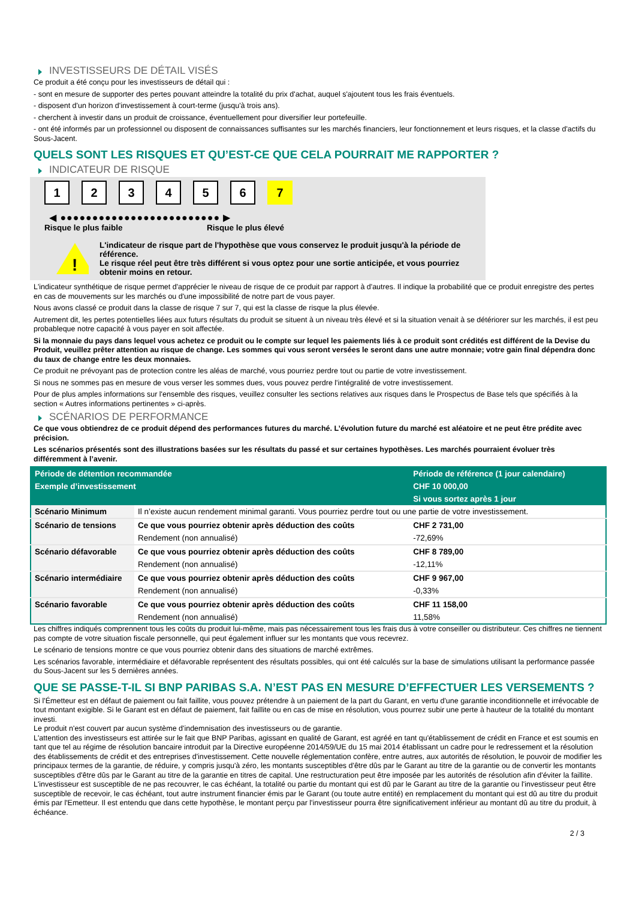INVESTISSEURS DE DÉTAIL VISÉS
Ce produit a été conçu pour les investisseurs de détail qui :
- sont en mesure de supporter des pertes pouvant atteindre la totalité du prix d'achat, auquel s'ajoutent tous les frais éventuels.
- disposent d'un horizon d'investissement à court-terme (jusqu'à trois ans).
- cherchent à investir dans un produit de croissance, éventuellement pour diversifier leur portefeuille.
- ont été informés par un professionnel ou disposent de connaissances suffisantes sur les marchés financiers, leur fonctionnement et leurs risques, et la classe d'actifs du Sous-Jacent.
QUELS SONT LES RISQUES ET QU’EST-CE QUE CELA POURRAIT ME RAPPORTER ?
INDICATEUR DE RISQUE
1 2 3 4 5 6 7
◀ ●●●●●●●●●●●●●●●●●●●●●●●●● ▶
Risque le plus faible Risque le plus élevé
!
L'indicateur de risque part de l'hypothèse que vous conservez le produit jusqu'à la période de référence.
Le risque réel peut être très différent si vous optez pour une sortie anticipée, et vous pourriez obtenir moins en retour.
L'indicateur synthétique de risque permet d'apprécier le niveau de risque de ce produit par rapport à d'autres. Il indique la probabilité que ce produit enregistre des pertes en cas de mouvements sur les marchés ou d'une impossibilité de notre part de vous payer.
Nous avons classé ce produit dans la classe de risque 7 sur 7, qui est la classe de risque la plus élevée.
Autrement dit, les pertes potentielles liées aux futurs résultats du produit se situent à un niveau très élevé et si la situation venait à se détériorer sur les marchés, il est peu probableque notre capacité à vous payer en soit affectée.
Si la monnaie du pays dans lequel vous achetez ce produit ou le compte sur lequel les paiements liés à ce produit sont crédités est différent de la Devise du Produit, veuillez prêter attention au risque de change. Les sommes qui vous seront versées le seront dans une autre monnaie; votre gain final dépendra donc du taux de change entre les deux monnaies.
Ce produit ne prévoyant pas de protection contre les aléas de marché, vous pourriez perdre tout ou partie de votre investissement.
Si nous ne sommes pas en mesure de vous verser les sommes dues, vous pouvez perdre l'intégralité de votre investissement.
Pour de plus amples informations sur l'ensemble des risques, veuillez consulter les sections relatives aux risques dans le Prospectus de Base tels que spécifiés à la section « Autres informations pertinentes » ci-après.
SCÉNARIOS DE PERFORMANCE
Ce que vous obtiendrez de ce produit dépend des performances futures du marché. L’évolution future du marché est aléatoire et ne peut être prédite avec précision.
Les scénarios présentés sont des illustrations basées sur les résultats du passé et sur certaines hypothèses. Les marchés pourraient évoluer très différemment à l’avenir.
| Période de détention recommandée | | Période de référence (1 jour calendaire) |
| --- | --- | --- |
| Exemple d’investissement | | CHF 10 000,00 |
| | | Si vous sortez après 1 jour |
| Scénario Minimum | Il n’existe aucun rendement minimal garanti. Vous pourriez perdre tout ou une partie de votre investissement. | |
| Scénario de tensions | Ce que vous pourriez obtenir après déduction des coûts | CHF 2 731,00 |
| | Rendement (non annualisé) | -72,69% |
| Scénario défavorable | Ce que vous pourriez obtenir après déduction des coûts | CHF 8 789,00 |
| | Rendement (non annualisé) | -12,11% |
| Scénario intermédiaire | Ce que vous pourriez obtenir après déduction des coûts | CHF 9 967,00 |
| | Rendement (non annualisé) | -0,33% |
| Scénario favorable | Ce que vous pourriez obtenir après déduction des coûts | CHF 11 158,00 |
| | Rendement (non annualisé) | 11,58% |
Les chiffres indiqués comprennent tous les coûts du produit lui-même, mais pas nécessairement tous les frais dus à votre conseiller ou distributeur. Ces chiffres ne tiennent pas compte de votre situation fiscale personnelle, qui peut également influer sur les montants que vous recevrez.
Le scénario de tensions montre ce que vous pourriez obtenir dans des situations de marché extrêmes.
Les scénarios favorable, intermédiaire et défavorable représentent des résultats possibles, qui ont été calculés sur la base de simulations utilisant la performance passée du Sous-Jacent sur les 5 dernières années.
QUE SE PASSE-T-IL SI BNP PARIBAS S.A. N’EST PAS EN MESURE D’EFFECTUER LES VERSEMENTS ?
Si l'Émetteur est en défaut de paiement ou fait faillite, vous pouvez prétendre à un paiement de la part du Garant, en vertu d'une garantie inconditionnelle et irrévocable de tout montant exigible. Si le Garant est en défaut de paiement, fait faillite ou en cas de mise en résolution, vous pourrez subir une perte à hauteur de la totalité du montant investi.
Le produit n'est couvert par aucun système d'indemnisation des investisseurs ou de garantie.
L'attention des investisseurs est attirée sur le fait que BNP Paribas, agissant en qualité de Garant, est agréé en tant qu'établissement de crédit en France et est soumis en tant que tel au régime de résolution bancaire introduit par la Directive européenne 2014/59/UE du 15 mai 2014 établissant un cadre pour le redressement et la résolution des établissements de crédit et des entreprises d'investissement. Cette nouvelle réglementation confère, entre autres, aux autorités de résolution, le pouvoir de modifier les principaux termes de la garantie, de réduire, y compris jusqu'à zéro, les montants susceptibles d'être dûs par le Garant au titre de la garantie ou de convertir les montants susceptibles d'être dûs par le Garant au titre de la garantie en titres de capital. Une restructuration peut être imposée par les autorités de résolution afin d'éviter la faillite. L'investisseur est susceptible de ne pas recouvrer, le cas échéant, la totalité ou partie du montant qui est dû par le Garant au titre de la garantie ou l'investisseur peut être susceptible de recevoir, le cas échéant, tout autre instrument financier émis par le Garant (ou toute autre entité) en remplacement du montant qui est dû au titre du produit émis par l'Emetteur. Il est entendu que dans cette hypothèse, le montant perçu par l'investisseur pourra être significativement inférieur au montant dû au titre du produit, à échéance.
2 / 3